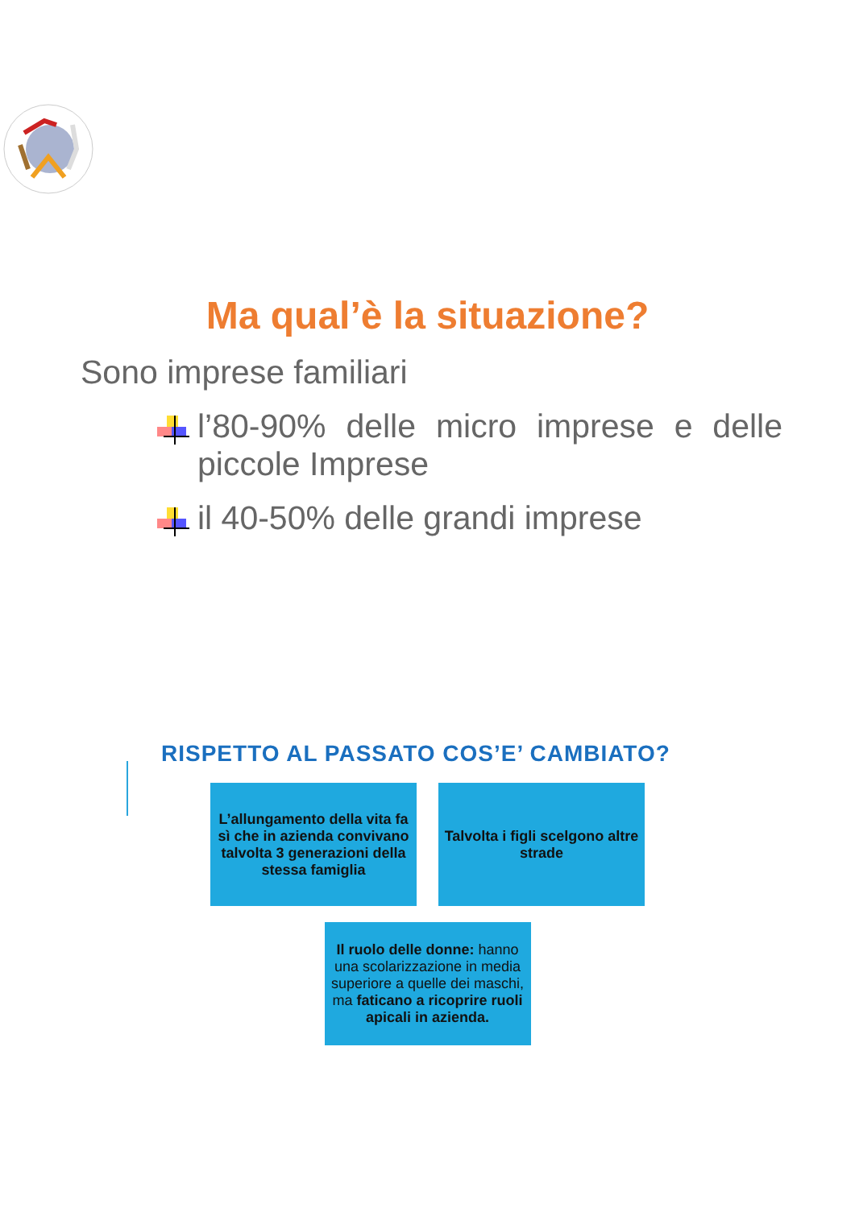Ma qual’è la situazione?
Sono imprese familiari
l’80-90% delle micro imprese e delle piccole Imprese
il 40-50% delle grandi imprese
RISPETTO AL PASSATO COS’E’ CAMBIATO?
L’allungamento della vita fa sì che in azienda convivano talvolta 3 generazioni della stessa famiglia
Talvolta i figli scelgono altre strade
Il ruolo delle donne: hanno una scolarizzazione in media superiore a quelle dei maschi, ma faticano a ricoprire ruoli apicali in azienda.